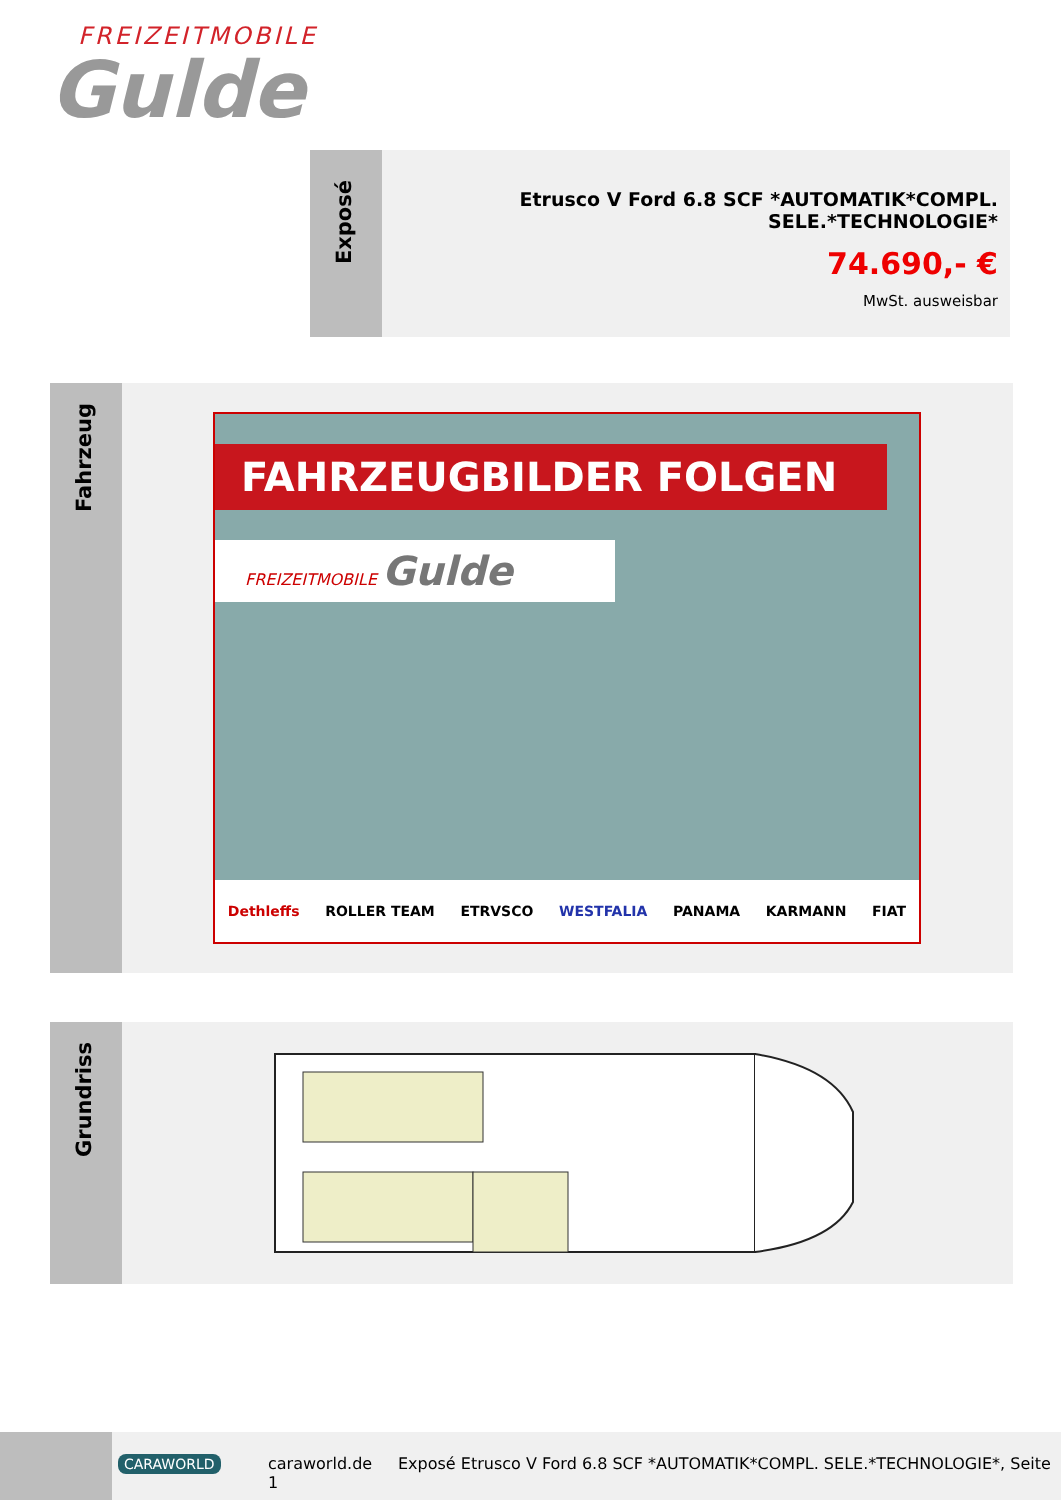FREIZEITMOBILE
Gulde
Exposé
Etrusco V Ford 6.8 SCF *AUTOMATIK*COMPL. SELE.*TECHNOLOGIE*
74.690,- €
MwSt. ausweisbar
Fahrzeug
FAHRZEUGBILDER FOLGEN
FREIZEITMOBILE Gulde
Dethleffs ROLLER TEAM ETRVSCO WESTFALIA PANAMA KARMANN FIAT
Grundriss
CARAWORLD
caraworld.de
1
Exposé Etrusco V Ford 6.8 SCF *AUTOMATIK*COMPL. SELE.*TECHNOLOGIE*, Seite